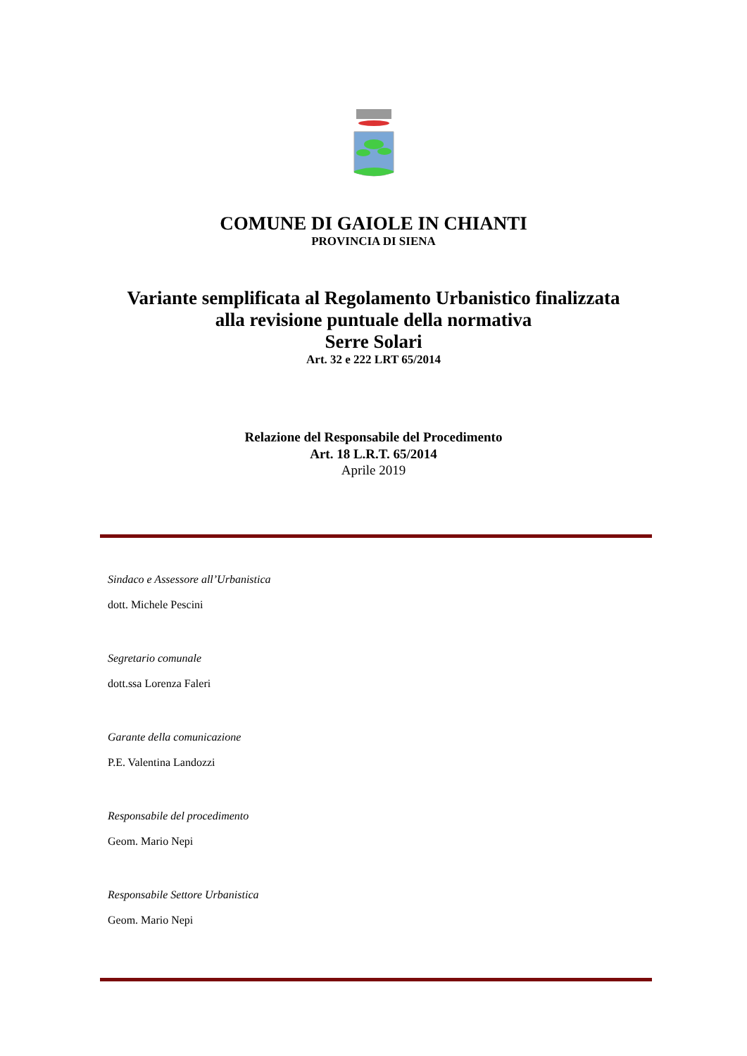COMUNE DI GAIOLE IN CHIANTI
PROVINCIA DI SIENA
Variante semplificata al Regolamento Urbanistico finalizzata
alla revisione puntuale della normativa
Serre Solari
Art. 32 e 222 LRT 65/2014
Relazione del Responsabile del Procedimento
Art. 18 L.R.T. 65/2014
Aprile 2019
Sindaco e Assessore all’Urbanistica
dott. Michele Pescini
Segretario comunale
dott.ssa Lorenza Faleri
Garante della comunicazione
P.E. Valentina Landozzi
Responsabile del procedimento
Geom. Mario Nepi
Responsabile Settore Urbanistica
Geom. Mario Nepi